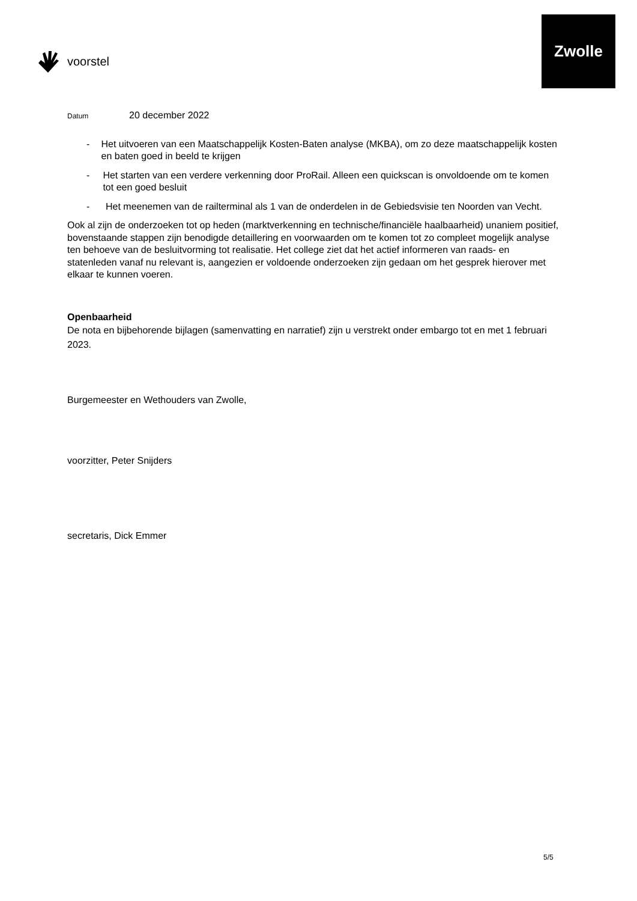voorstel
Zwolle
Datum 20 december 2022
- Het uitvoeren van een Maatschappelijk Kosten-Baten analyse (MKBA), om zo deze maatschappelijk kosten en baten goed in beeld te krijgen
- Het starten van een verdere verkenning door ProRail. Alleen een quickscan is onvoldoende om te komen tot een goed besluit
- Het meenemen van de railterminal als 1 van de onderdelen in de Gebiedsvisie ten Noorden van Vecht.
Ook al zijn de onderzoeken tot op heden (marktverkenning en technische/financiële haalbaarheid) unaniem positief, bovenstaande stappen zijn benodigde detaillering en voorwaarden om te komen tot zo compleet mogelijk analyse ten behoeve van de besluitvorming tot realisatie. Het college ziet dat het actief informeren van raads- en statenleden vanaf nu relevant is, aangezien er voldoende onderzoeken zijn gedaan om het gesprek hierover met elkaar te kunnen voeren.
Openbaarheid
De nota en bijbehorende bijlagen (samenvatting en narratief) zijn u verstrekt onder embargo tot en met 1 februari 2023.
Burgemeester en Wethouders van Zwolle,
voorzitter, Peter Snijders
secretaris, Dick Emmer
5/5